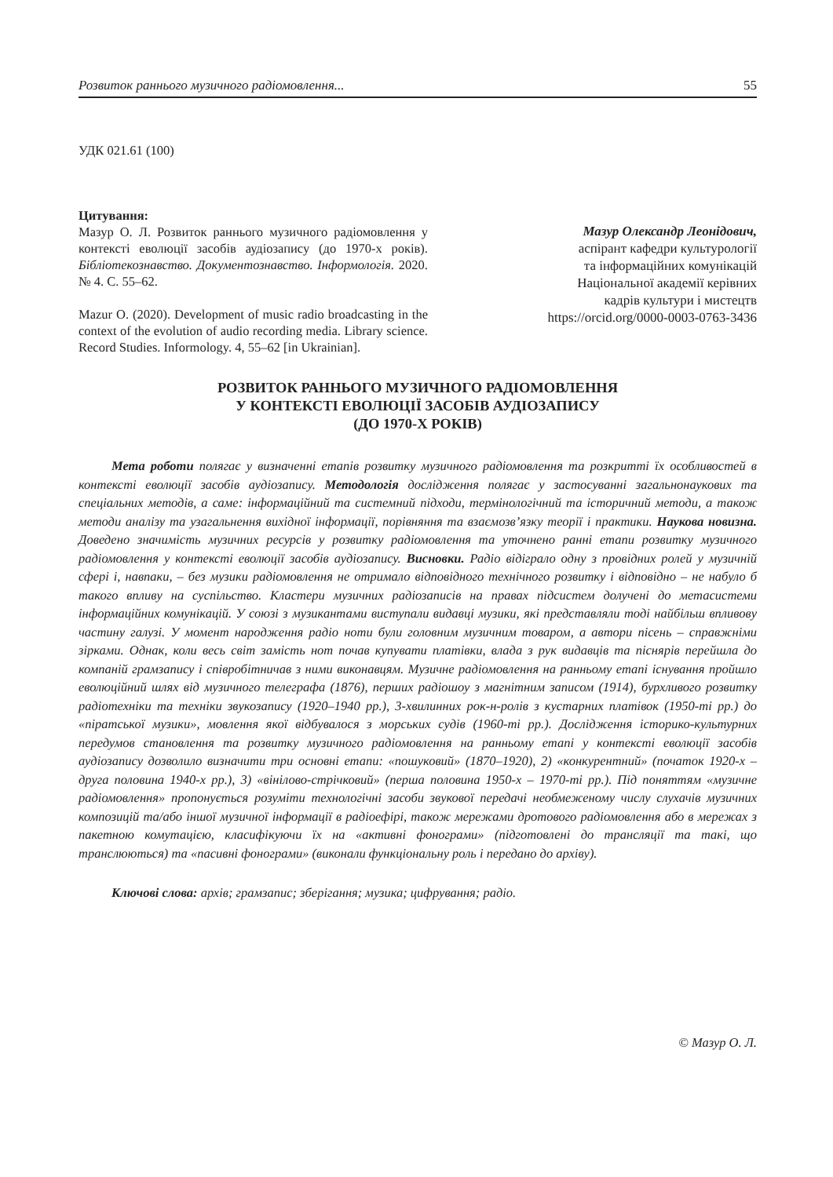Розвиток раннього музичного радіомовлення... 55
УДК 021.61 (100)
Цитування:
Мазур О. Л. Розвиток раннього музичного радіомовлення у контексті еволюції засобів аудіозапису (до 1970-х років). Бібліотекознавство. Документознавство. Інформологія. 2020. № 4. С. 55–62.
Mazur O. (2020). Development of music radio broadcasting in the context of the evolution of audio recording media. Library science. Record Studies. Informology. 4, 55–62 [in Ukrainian].
Мазур Олександр Леонідович,
аспірант кафедри культурології
та інформаційних комунікацій
Національної академії керівних
кадрів культури і мистецтв
https://orcid.org/0000-0003-0763-3436
РОЗВИТОК РАННЬОГО МУЗИЧНОГО РАДІОМОВЛЕННЯ
У КОНТЕКСТІ ЕВОЛЮЦІЇ ЗАСОБІВ АУДІОЗАПИСУ
(ДО 1970-Х РОКІВ)
Мета роботи полягає у визначенні етапів розвитку музичного радіомовлення та розкритті їх особливостей в контексті еволюції засобів аудіозапису. Методологія дослідження полягає у застосуванні загальнонаукових та спеціальних методів, а саме: інформаційний та системний підходи, термінологічний та історичний методи, а також методи аналізу та узагальнення вихідної інформації, порівняння та взаємозв’язку теорії і практики. Наукова новизна. Доведено значимість музичних ресурсів у розвитку радіомовлення та уточнено ранні етапи розвитку музичного радіомовлення у контексті еволюції засобів аудіозапису. Висновки. Радіо відіграло одну з провідних ролей у музичній сфері і, навпаки, – без музики радіомовлення не отримало відповідного технічного розвитку і відповідно – не набуло б такого впливу на суспільство. Кластери музичних радіозаписів на правах підсистем долучені до метасистеми інформаційних комунікацій. У союзі з музикантами виступали видавці музики, які представляли тоді найбільш впливову частину галузі. У момент народження радіо ноти були головним музичним товаром, а автори пісень – справжніми зірками. Однак, коли весь світ замість нот почав купувати платівки, влада з рук видавців та піснярів перейшла до компаній грамзапису і співробітничав з ними виконавцям. Музичне радіомовлення на ранньому етапі існування пройшло еволюційний шлях від музичного телеграфа (1876), перших радіошоу з магнітним записом (1914), бурхливого розвитку радіотехніки та техніки звукозапису (1920–1940 рр.), 3-хвилинних рок-н-ролів з кустарних платівок (1950-ті рр.) до «піратської музики», мовлення якої відбувалося з морських судів (1960-ті рр.). Дослідження історико-культурних передумов становлення та розвитку музичного радіомовлення на ранньому етапі у контексті еволюції засобів аудіозапису дозволило визначити три основні етапи: «пошуковий» (1870–1920), 2) «конкурентний» (початок 1920-х – друга половина 1940-х рр.), 3) «вінілово-стрічковий» (перша половина 1950-х – 1970-ті рр.). Під поняттям «музичне радіомовлення» пропонується розуміти технологічні засоби звукової передачі необмеженому числу слухачів музичних композицій та/або іншої музичної інформації в радіоефірі, також мережами дротового радіомовлення або в мережах з пакетною комутацією, класифікуючи їх на «активні фонограми» (підготовлені до трансляції та такі, що транслюються) та «пасивні фонограми» (виконали функціональну роль і передано до архіву).
Ключові слова: архів; грамзапис; зберігання; музика; цифрування; радіо.
© Мазур О. Л.